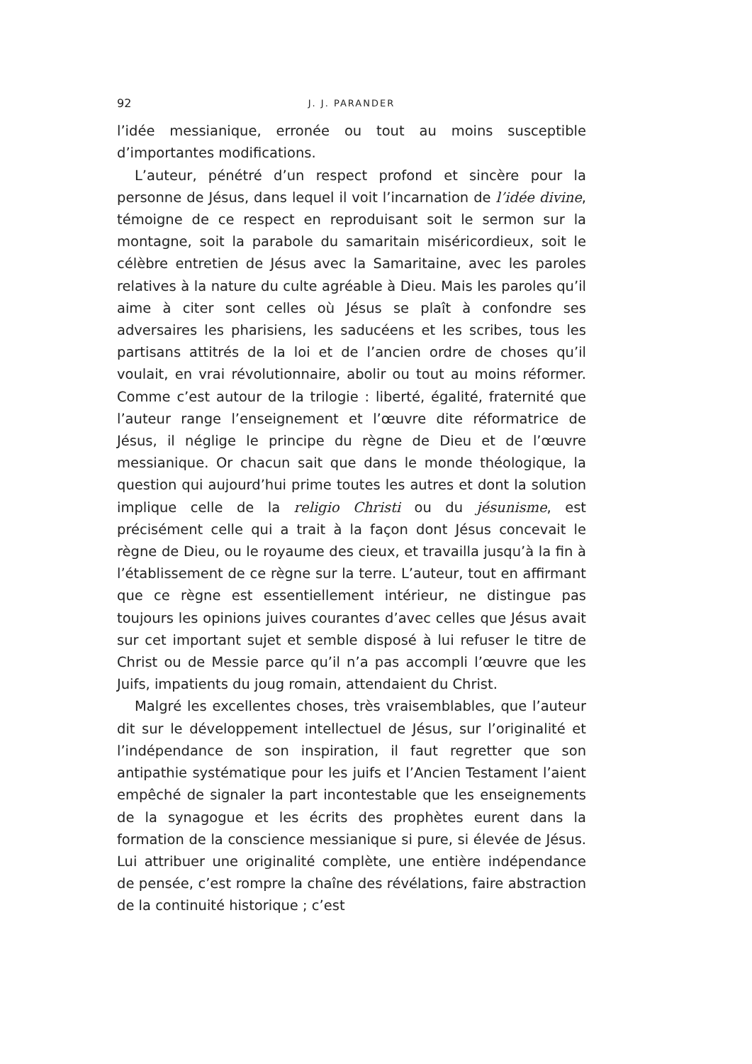92 J. J. PARANDER
l’idée messianique, erronée ou tout au moins susceptible d’importantes modifications.
L’auteur, pénétré d’un respect profond et sincère pour la personne de Jésus, dans lequel il voit l’incarnation de l’idée divine, témoigne de ce respect en reproduisant soit le sermon sur la montagne, soit la parabole du samaritain miséricordieux, soit le célèbre entretien de Jésus avec la Samaritaine, avec les paroles relatives à la nature du culte agréable à Dieu. Mais les paroles qu’il aime à citer sont celles où Jésus se plaît à confondre ses adversaires les pharisiens, les saducéens et les scribes, tous les partisans attitrés de la loi et de l’ancien ordre de choses qu’il voulait, en vrai révolutionnaire, abolir ou tout au moins réformer. Comme c’est autour de la trilogie : liberté, égalité, fraternité que l’auteur range l’enseignement et l’œuvre dite réformatrice de Jésus, il néglige le principe du règne de Dieu et de l’œuvre messianique. Or chacun sait que dans le monde théologique, la question qui aujourd’hui prime toutes les autres et dont la solution implique celle de la religio Christi ou du jésunisme, est précisément celle qui a trait à la façon dont Jésus concevait le règne de Dieu, ou le royaume des cieux, et travailla jusqu’à la fin à l’établissement de ce règne sur la terre. L’auteur, tout en affirmant que ce règne est essentiellement intérieur, ne distingue pas toujours les opinions juives courantes d’avec celles que Jésus avait sur cet important sujet et semble disposé à lui refuser le titre de Christ ou de Messie parce qu’il n’a pas accompli l’œuvre que les Juifs, impatients du joug romain, attendaient du Christ.
Malgré les excellentes choses, très vraisemblables, que l’auteur dit sur le développement intellectuel de Jésus, sur l’originalité et l’indépendance de son inspiration, il faut regretter que son antipathie systématique pour les juifs et l’Ancien Testament l’aient empêché de signaler la part incontestable que les enseignements de la synagogue et les écrits des prophètes eurent dans la formation de la conscience messianique si pure, si élevée de Jésus. Lui attribuer une originalité complète, une entière indépendance de pensée, c’est rompre la chaîne des révélations, faire abstraction de la continuité historique ; c’est